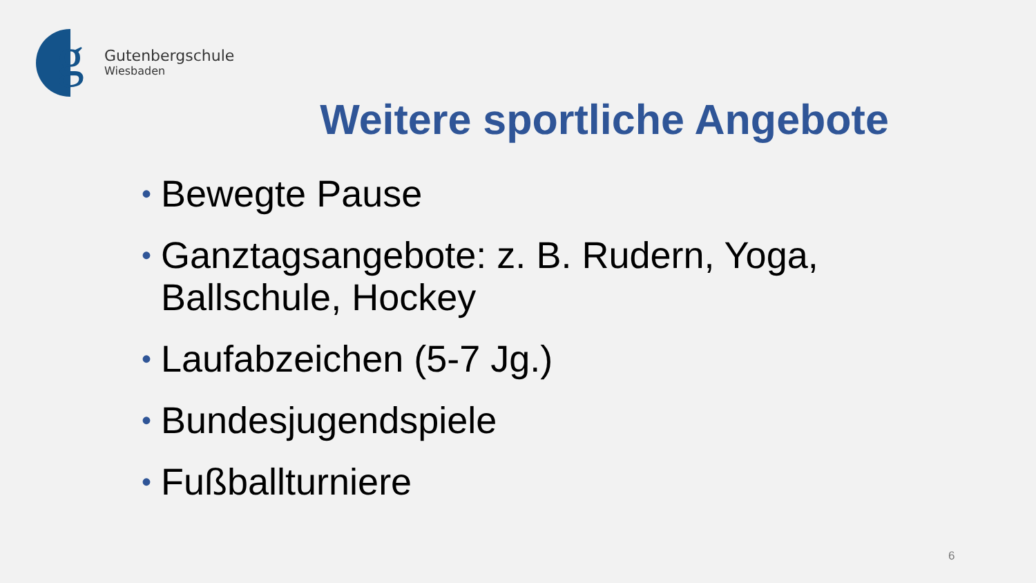g
Gutenbergschule
Wiesbaden
Weitere sportliche Angebote
• Bewegte Pause
• Ganztagsangebote: z. B. Rudern, Yoga, Ballschule, Hockey
• Laufabzeichen (5-7 Jg.)
• Bundesjugendspiele
• Fußballturniere
6